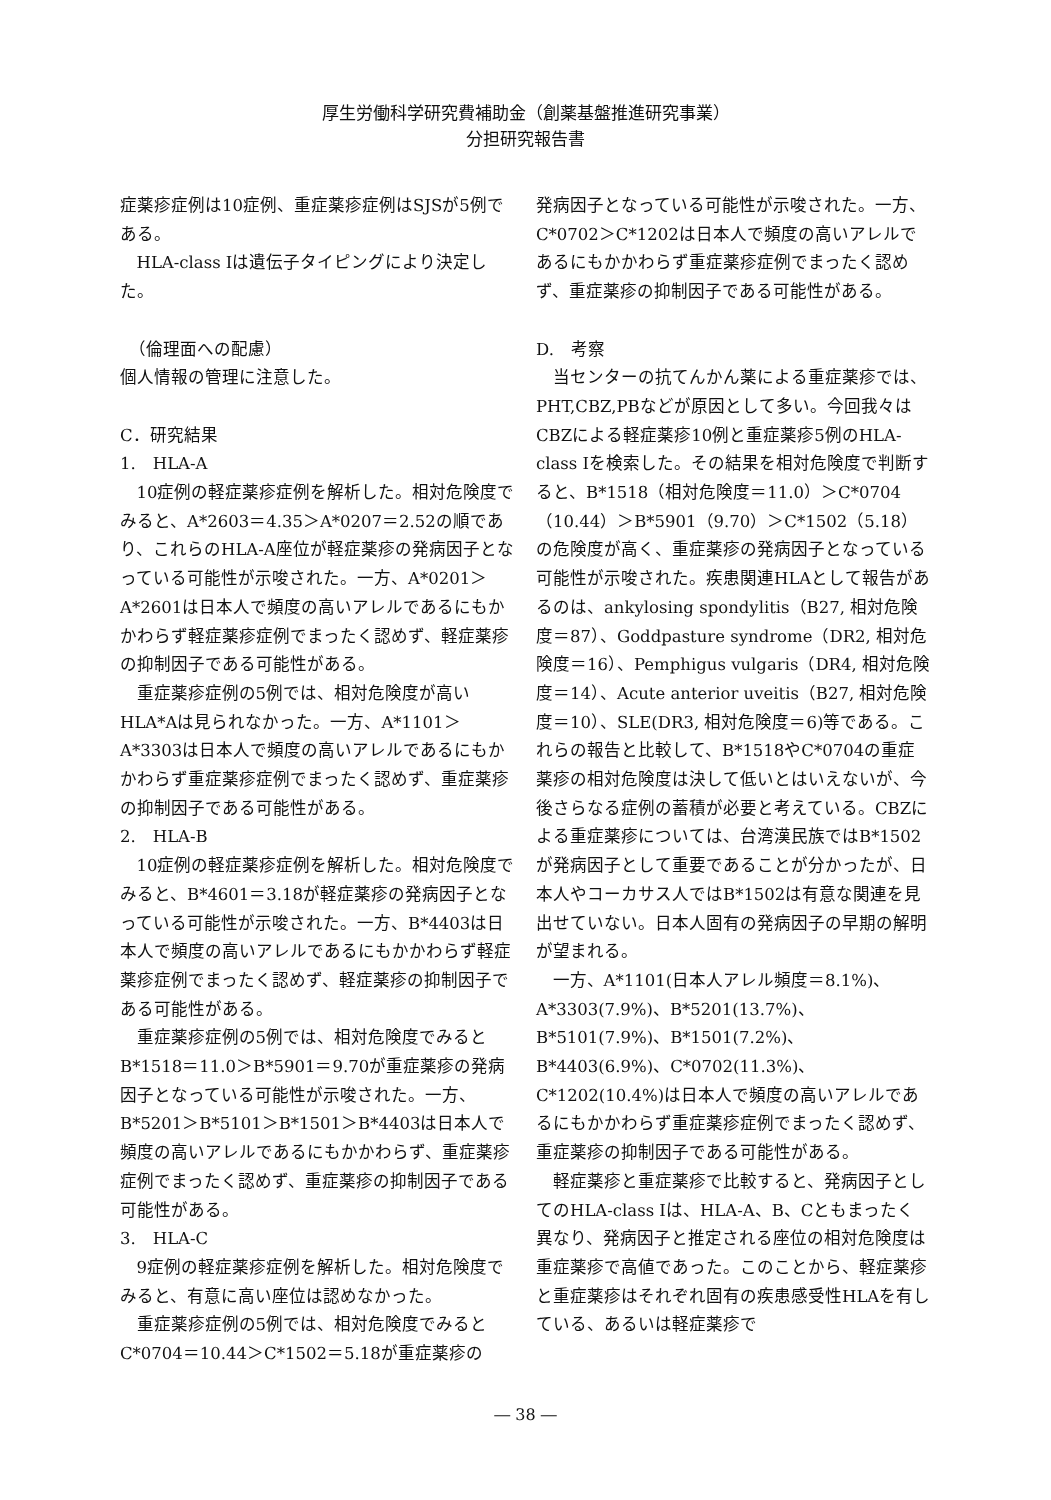厚生労働科学研究費補助金（創薬基盤推進研究事業）
分担研究報告書
症薬疹症例は10症例、重症薬疹症例はSJSが5例である。
HLA-class Iは遺伝子タイピングにより決定した。
　（倫理面への配慮）
個人情報の管理に注意した。
C．研究結果
1.　HLA-A
10症例の軽症薬疹症例を解析した。相対危険度でみると、A*2603＝4.35＞A*0207＝2.52の順であり、これらのHLA-A座位が軽症薬疹の発病因子となっている可能性が示唆された。一方、A*0201＞A*2601は日本人で頻度の高いアレルであるにもかかわらず軽症薬疹症例でまったく認めず、軽症薬疹の抑制因子である可能性がある。
重症薬疹症例の5例では、相対危険度が高いHLA*Aは見られなかった。一方、A*1101＞A*3303は日本人で頻度の高いアレルであるにもかかわらず重症薬疹症例でまったく認めず、重症薬疹の抑制因子である可能性がある。
2.　HLA-B
10症例の軽症薬疹症例を解析した。相対危険度でみると、B*4601＝3.18が軽症薬疹の発病因子となっている可能性が示唆された。一方、B*4403は日本人で頻度の高いアレルであるにもかかわらず軽症薬疹症例でまったく認めず、軽症薬疹の抑制因子である可能性がある。
重症薬疹症例の5例では、相対危険度でみるとB*1518＝11.0＞B*5901＝9.70が重症薬疹の発病因子となっている可能性が示唆された。一方、B*5201＞B*5101＞B*1501＞B*4403は日本人で頻度の高いアレルであるにもかかわらず、重症薬疹症例でまったく認めず、重症薬疹の抑制因子である可能性がある。
3.　HLA-C
9症例の軽症薬疹症例を解析した。相対危険度でみると、有意に高い座位は認めなかった。
重症薬疹症例の5例では、相対危険度でみるとC*0704＝10.44＞C*1502＝5.18が重症薬疹の
発病因子となっている可能性が示唆された。一方、C*0702＞C*1202は日本人で頻度の高いアレルであるにもかかわらず重症薬疹症例でまったく認めず、重症薬疹の抑制因子である可能性がある。
D.　考察
当センターの抗てんかん薬による重症薬疹では、PHT,CBZ,PBなどが原因として多い。今回我々はCBZによる軽症薬疹10例と重症薬疹5例のHLA-class Iを検索した。その結果を相対危険度で判断すると、B*1518（相対危険度＝11.0）＞C*0704（10.44）＞B*5901（9.70）＞C*1502（5.18）の危険度が高く、重症薬疹の発病因子となっている可能性が示唆された。疾患関連HLAとして報告があるのは、ankylosing spondylitis（B27, 相対危険度＝87）、Goddpasture syndrome（DR2, 相対危険度＝16）、Pemphigus vulgaris（DR4, 相対危険度＝14）、Acute anterior uveitis（B27, 相対危険度＝10）、SLE(DR3, 相対危険度＝6)等である。これらの報告と比較して、B*1518やC*0704の重症薬疹の相対危険度は決して低いとはいえないが、今後さらなる症例の蓄積が必要と考えている。CBZによる重症薬疹については、台湾漢民族ではB*1502が発病因子として重要であることが分かったが、日本人やコーカサス人ではB*1502は有意な関連を見出せていない。日本人固有の発病因子の早期の解明が望まれる。
一方、A*1101(日本人アレル頻度＝8.1%)、A*3303(7.9%)、B*5201(13.7%)、B*5101(7.9%)、B*1501(7.2%)、B*4403(6.9%)、C*0702(11.3%)、C*1202(10.4%)は日本人で頻度の高いアレルであるにもかかわらず重症薬疹症例でまったく認めず、重症薬疹の抑制因子である可能性がある。
軽症薬疹と重症薬疹で比較すると、発病因子としてのHLA-class Iは、HLA-A、B、Cともまったく異なり、発病因子と推定される座位の相対危険度は重症薬疹で高値であった。このことから、軽症薬疹と重症薬疹はそれぞれ固有の疾患感受性HLAを有している、あるいは軽症薬疹で
― 38 ―